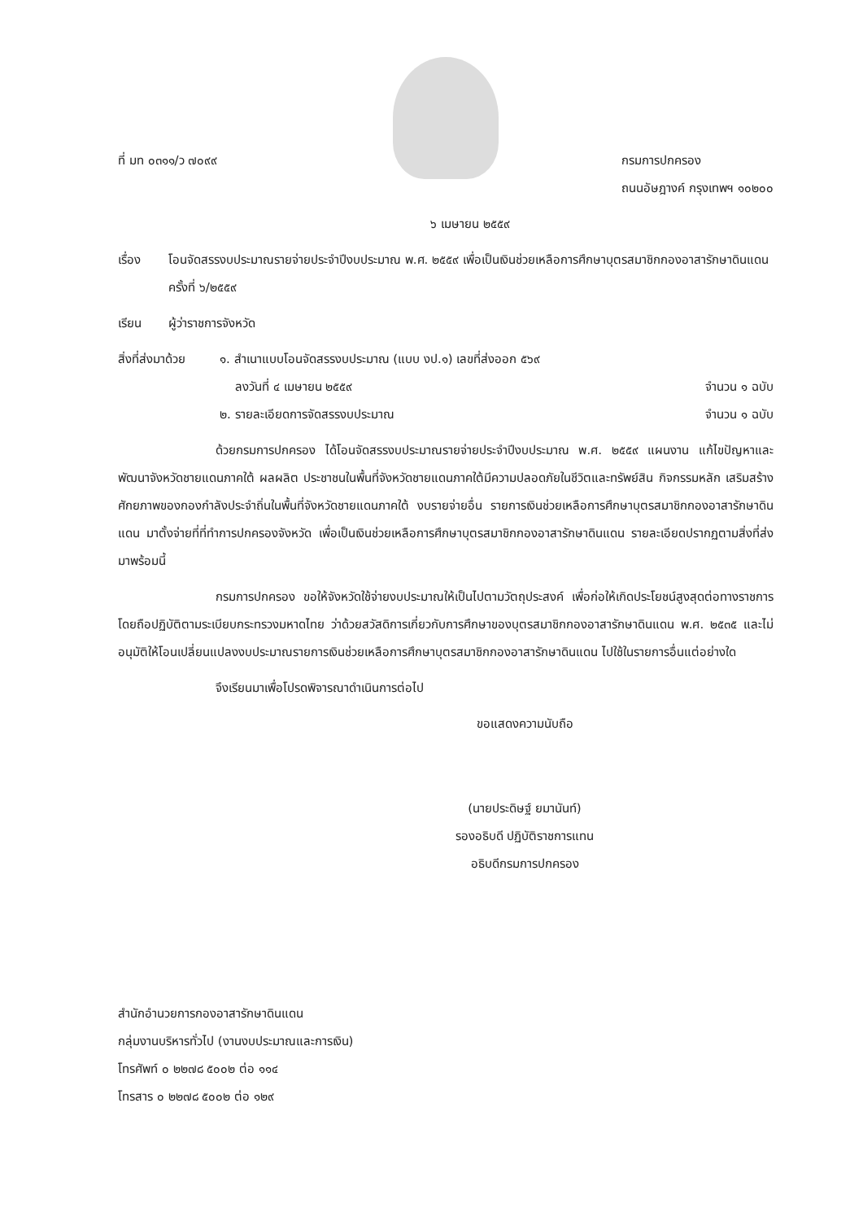ที่ มท ๐๓๑๑/ว ๗๐๙๙ กรมการปกครอง
ถนนอัษฎางค์ กรุงเทพฯ ๑๐๒๐๐
๖ เมษายน ๒๕๕๙
เรื่อง โอนจัดสรรงบประมาณรายจ่ายประจำปีงบประมาณ พ.ศ. ๒๕๕๙ เพื่อเป็นเงินช่วยเหลือการศึกษาบุตรสมาชิกกองอาสารักษาดินแดน ครั้งที่ ๖/๒๕๕๙
เรียน ผู้ว่าราชการจังหวัด
สิ่งที่ส่งมาด้วย
๑. สำเนาแบบโอนจัดสรรงบประมาณ (แบบ งป.๑) เลขที่ส่งออก ๕๖๙
ลงวันที่ ๔ เมษายน ๒๕๕๙ จำนวน ๑ ฉบับ
๒. รายละเอียดการจัดสรรงบประมาณ จำนวน ๑ ฉบับ
ด้วยกรมการปกครอง ได้โอนจัดสรรงบประมาณรายจ่ายประจำปีงบประมาณ พ.ศ. ๒๕๕๙ แผนงาน แก้ไขปัญหาและพัฒนาจังหวัดชายแดนภาคใต้ ผลผลิต ประชาชนในพื้นที่จังหวัดชายแดนภาคใต้มีความปลอดภัยในชีวิตและทรัพย์สิน กิจกรรมหลัก เสริมสร้างศักยภาพของกองกำลังประจำถิ่นในพื้นที่จังหวัดชายแดนภาคใต้ งบรายจ่ายอื่น รายการเงินช่วยเหลือการศึกษาบุตรสมาชิกกองอาสารักษาดินแดน มาตั้งจ่ายที่ที่ทำการปกครองจังหวัด เพื่อเป็นเงินช่วยเหลือการศึกษาบุตรสมาชิกกองอาสารักษาดินแดน รายละเอียดปรากฏตามสิ่งที่ส่งมาพร้อมนี้
กรมการปกครอง ขอให้จังหวัดใช้จ่ายงบประมาณให้เป็นไปตามวัตถุประสงค์ เพื่อก่อให้เกิดประโยชน์สูงสุดต่อทางราชการ โดยถือปฏิบัติตามระเบียบกระทรวงมหาดไทย ว่าด้วยสวัสดิการเกี่ยวกับการศึกษาของบุตรสมาชิกกองอาสารักษาดินแดน พ.ศ. ๒๕๓๕ และไม่อนุมัติให้โอนเปลี่ยนแปลงงบประมาณรายการเงินช่วยเหลือการศึกษาบุตรสมาชิกกองอาสารักษาดินแดน ไปใช้ในรายการอื่นแต่อย่างใด
จึงเรียนมาเพื่อโปรดพิจารณาดำเนินการต่อไป
ขอแสดงความนับถือ
(นายประดิษฐ์ ยมานันท์)
รองอธิบดี ปฏิบัติราชการแทน
อธิบดีกรมการปกครอง
สำนักอำนวยการกองอาสารักษาดินแดน
กลุ่มงานบริหารทั่วไป (งานงบประมาณและการเงิน)
โทรศัพท์ ๐ ๒๒๗๘ ๕๐๐๒ ต่อ ๑๑๔
โทรสาร ๐ ๒๒๗๘ ๕๐๐๒ ต่อ ๑๒๙